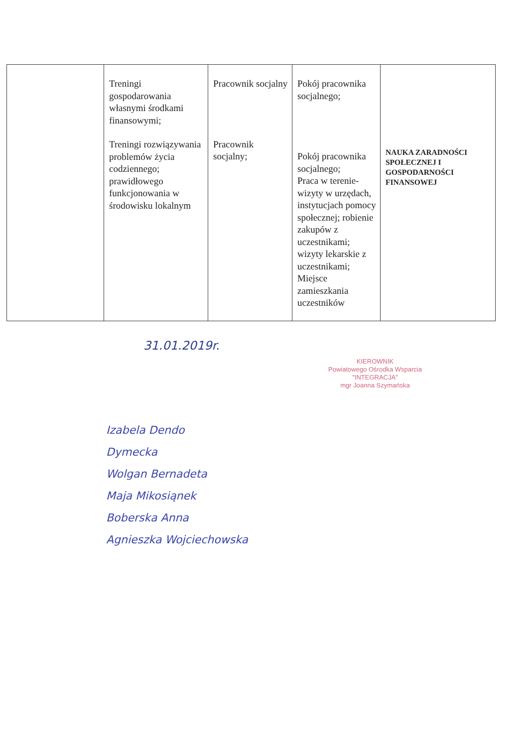| | Treningi gospodarowania własnymi środkami finansowymi; Treningi rozwiązywania problemów życia codziennego; prawidłowego funkcjonowania w środowisku lokalnym | Pracownik socjalny Pracownik socjalny; | Pokój pracownika socjalnego; Pokój pracownika socjalnego; Praca w terenie- wizyty w urzędach, instytucjach pomocy społecznej; robienie zakupów z uczestnikami; wizyty lekarskie z uczestnikami; Miejsce zamieszkania uczestników | NAUKA ZARADNOŚCI SPOŁECZNEJ I GOSPODARNOŚCI FINANSOWEJ |
31.01.2019r.
KIEROWNIK
Powiatowego Ośrodka Wsparcia
"INTEGRACJA"
mgr Joanna Szymańska
Izabela Dendo
Dymecka
Wolgan Bernadeta
Maja Mikosiąnek
Boberska Anna
Agnieszka Wojciechowska